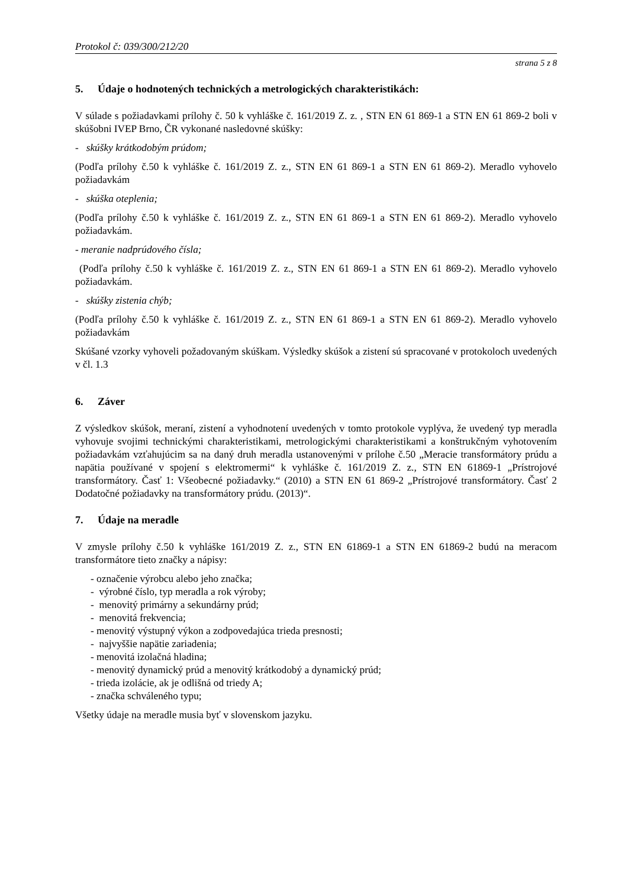Protokol č: 039/300/212/20
strana 5 z 8
5. Údaje o hodnotených technických a metrologických charakteristikách:
V súlade s požiadavkami prílohy č. 50 k vyhláške č. 161/2019 Z. z. , STN EN 61 869-1 a STN EN 61 869-2 boli v skúšobni IVEP Brno, ČR vykonané nasledovné skúšky:
- skúšky krátkodobým prúdom;
(Podľa prílohy č.50 k vyhláške č. 161/2019 Z. z., STN EN 61 869-1 a STN EN 61 869-2). Meradlo vyhovelo požiadavkám
- skúška oteplenia;
(Podľa prílohy č.50 k vyhláške č. 161/2019 Z. z., STN EN 61 869-1 a STN EN 61 869-2). Meradlo vyhovelo požiadavkám.
- meranie nadprúdového čísla;
(Podľa prílohy č.50 k vyhláške č. 161/2019 Z. z., STN EN 61 869-1 a STN EN 61 869-2). Meradlo vyhovelo požiadavkám.
- skúšky zistenia chýb;
(Podľa prílohy č.50 k vyhláške č. 161/2019 Z. z., STN EN 61 869-1 a STN EN 61 869-2). Meradlo vyhovelo požiadavkám
Skúšané vzorky vyhoveli požadovaným skúškam. Výsledky skúšok a zistení sú spracované v protokoloch uvedených v čl. 1.3
6. Záver
Z výsledkov skúšok, meraní, zistení a vyhodnotení uvedených v tomto protokole vyplýva, že uvedený typ meradla vyhovuje svojimi technickými charakteristikami, metrologickými charakteristikami a konštrukčným vyhotovením požiadavkám vzťahujúcim sa na daný druh meradla ustanovenými v prílohe č.50 „Meracie transformátory prúdu a napätia používané v spojení s elektromermi“ k vyhláške č. 161/2019 Z. z., STN EN 61869-1 „Prístrojové transformátory. Časť 1: Všeobecné požiadavky.“ (2010) a STN EN 61 869-2 „Prístrojové transformátory. Časť 2 Dodatočné požiadavky na transformátory prúdu. (2013)“.
7. Údaje na meradle
V zmysle prílohy č.50 k vyhláške 161/2019 Z. z., STN EN 61869-1 a STN EN 61869-2 budú na meracom transformátore tieto značky a nápisy:
- označenie výrobcu alebo jeho značka;
- výrobné číslo, typ meradla a rok výroby;
- menovitý primárny a sekundárny prúd;
- menovitá frekvencia;
- menovitý výstupný výkon a zodpovedajúca trieda presnosti;
- najvyššie napätie zariadenia;
- menovitá izolačná hladina;
- menovitý dynamický prúd a menovitý krátkodobý a dynamický prúd;
- trieda izolácie, ak je odlišná od triedy A;
- značka schváleného typu;
Všetky údaje na meradle musia byť v slovenskom jazyku.